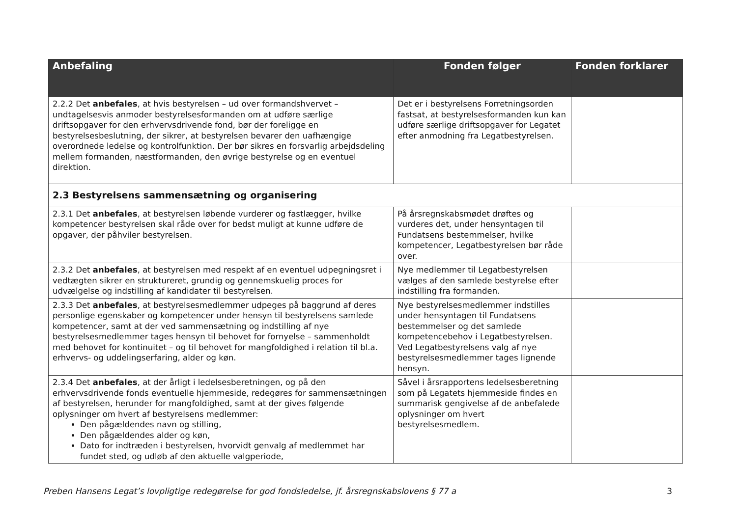| Anbefaling | Fonden følger | Fonden forklarer |
| --- | --- | --- |
| 2.2.2 Det anbefales , at hvis bestyrelsen – ud over formandshvervet – undtagelsesvis anmoder bestyrelsesformanden om at udføre særlige driftsopgaver for den erhvervsdrivende fond, bør der foreligge en bestyrelsesbeslutning, der sikrer, at bestyrelsen bevarer den uafhængige overordnede ledelse og kontrolfunktion. Der bør sikres en forsvarlig arbejdsdeling mellem formanden, næstformanden, den øvrige bestyrelse og en eventuel direktion. | Det er i bestyrelsens Forretningsorden fastsat, at bestyrelsesformanden kun kan udføre særlige driftsopgaver for Legatet efter anmodning fra Legatbestyrelsen. | |
| 2.3 Bestyrelsens sammensætning og organisering | | |
| 2.3.1 Det anbefales , at bestyrelsen løbende vurderer og fastlægger, hvilke kompetencer bestyrelsen skal råde over for bedst muligt at kunne udføre de opgaver, der påhviler bestyrelsen. | På årsregnskabsmødet drøftes og vurderes det, under hensyntagen til Fundatsens bestemmelser, hvilke kompetencer, Legatbestyrelsen bør råde over. | |
| 2.3.2 Det anbefales , at bestyrelsen med respekt af en eventuel udpegningsret i vedtægten sikrer en struktureret, grundig og gennemskuelig proces for udvælgelse og indstilling af kandidater til bestyrelsen. | Nye medlemmer til Legatbestyrelsen vælges af den samlede bestyrelse efter indstilling fra formanden. | |
| 2.3.3 Det anbefales , at bestyrelsesmedlemmer udpeges på baggrund af deres personlige egenskaber og kompetencer under hensyn til bestyrelsens samlede kompetencer, samt at der ved sammensætning og indstilling af nye bestyrelsesmedlemmer tages hensyn til behovet for fornyelse – sammenholdt med behovet for kontinuitet – og til behovet for mangfoldighed i relation til bl.a. erhvervs- og uddelingserfaring, alder og køn. | Nye bestyrelsesmedlemmer indstilles under hensyntagen til Fundatsens bestemmelser og det samlede kompetencebehov i Legatbestyrelsen. Ved Legatbestyrelsens valg af nye bestyrelsesmedlemmer tages lignende hensyn. | |
| 2.3.4 Det anbefales , at der årligt i ledelsesberetningen, og på den erhvervsdrivende fonds eventuelle hjemmeside, redegøres for sammensætningen af bestyrelsen, herunder for mangfoldighed, samt at der gives følgende oplysninger om hvert af bestyrelsens medlemmer: Den pågældendes navn og stilling, Den pågældendes alder og køn, Dato for indtræden i bestyrelsen, hvorvidt genvalg af medlemmet har fundet sted, og udløb af den aktuelle valgperiode, | Såvel i årsrapportens ledelsesberetning som på Legatets hjemmeside findes en summarisk gengivelse af de anbefalede oplysninger om hvert bestyrelsesmedlem. | |
Preben Hansens Legat’s lovpligtige redegørelse for god fondsledelse, jf. årsregnskabslovens § 77 a 3